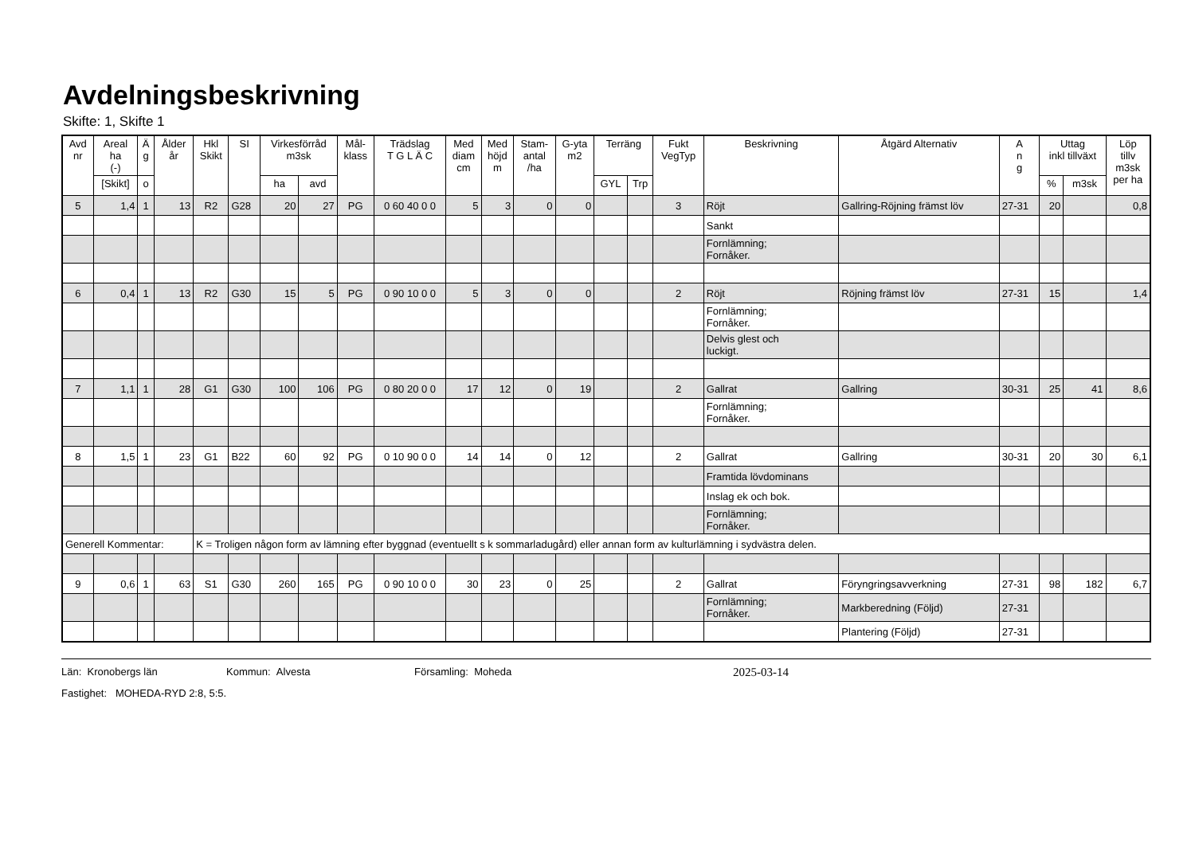Avdelningsbeskrivning
Skifte: 1, Skifte 1
| Avd nr | Areal ha (-) | Ä g | Ålder år | Hkl Skikt | SI | Virkesförråd m3sk | | Mål- klass | Trädslag T G L Ä C | Med diam cm | Med höjd m | Stam- antal /ha | G-yta m2 | Terräng | | Fukt VegTyp | Beskrivning | Åtgärd Alternativ | A n g | Uttag inkl tillväxt | | Löp tillv m3sk per ha |
| --- | --- | --- | --- | --- | --- | --- | --- | --- | --- | --- | --- | --- | --- | --- | --- | --- | --- | --- | --- | --- | --- | --- |
| | [Skikt] | o | | | | ha | avd | | | | | | | GYL | Trp | | | | | % | m3sk | |
| 5 | 1,4 | 1 | 13 | R2 | G28 | 20 | 27 | PG | 0 60 40 0 0 | 5 | 3 | 0 | 0 | | | 3 | Röjt | Gallring-Röjning främst löv | 27-31 | 20 | | 0,8 |
| | | | | | | | | | | | | | | | | | Sankt | | | | | |
| | | | | | | | | | | | | | | | | | Fornlämning; Fornåker. | | | | | |
| 6 | 0,4 | 1 | 13 | R2 | G30 | 15 | 5 | PG | 0 90 10 0 0 | 5 | 3 | 0 | 0 | | | 2 | Röjt | Röjning främst löv | 27-31 | 15 | | 1,4 |
| | | | | | | | | | | | | | | | | | Fornlämning; Fornåker. | | | | | |
| | | | | | | | | | | | | | | | | | Delvis glest och luckigt. | | | | | |
| 7 | 1,1 | 1 | 28 | G1 | G30 | 100 | 106 | PG | 0 80 20 0 0 | 17 | 12 | 0 | 19 | | | 2 | Gallrat | Gallring | 30-31 | 25 | 41 | 8,6 |
| | | | | | | | | | | | | | | | | | Fornlämning; Fornåker. | | | | | |
| 8 | 1,5 | 1 | 23 | G1 | B22 | 60 | 92 | PG | 0 10 90 0 0 | 14 | 14 | 0 | 12 | | | 2 | Gallrat | Gallring | 30-31 | 20 | 30 | 6,1 |
| | | | | | | | | | | | | | | | | | Framtida lövdominans | | | | | |
| | | | | | | | | | | | | | | | | | Inslag ek och bok. | | | | | |
| | | | | | | | | | | | | | | | | | Fornlämning; Fornåker. | | | | | |
| Generell Kommentar: | | | | K = Troligen någon form av lämning efter byggnad (eventuellt s k sommarladugård) eller annan form av kulturlämning i sydvästra delen. | | | | | | | | | | | | | | | | | | |
| 9 | 0,6 | 1 | 63 | S1 | G30 | 260 | 165 | PG | 0 90 10 0 0 | 30 | 23 | 0 | 25 | | | 2 | Gallrat | Föryngringsavverkning | 27-31 | 98 | 182 | 6,7 |
| | | | | | | | | | | | | | | | | | Fornlämning; Fornåker. | Markberedning (Följd) | 27-31 | | | |
| | | | | | | | | | | | | | | | | | | Plantering (Följd) | 27-31 | | | |
Län: Kronobergs län Kommun: Alvesta Församling: Moheda 2025-03-14
Fastighet: MOHEDA-RYD 2:8, 5:5.